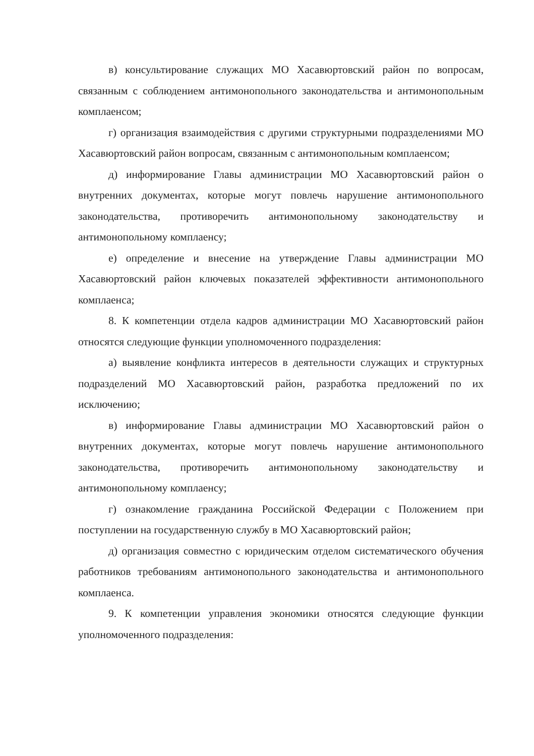в) консультирование служащих МО Хасавюртовский район по вопросам, связанным с соблюдением антимонопольного законодательства и антимонопольным комплаенсом;
г) организация взаимодействия с другими структурными подразделениями МО Хасавюртовский район вопросам, связанным с антимонопольным комплаенсом;
д) информирование Главы администрации МО Хасавюртовский район о внутренних документах, которые могут повлечь нарушение антимонопольного законодательства, противоречить антимонопольному законодательству и антимонопольному комплаенсу;
е) определение и внесение на утверждение Главы администрации МО Хасавюртовский район ключевых показателей эффективности антимонопольного комплаенса;
8. К компетенции отдела кадров администрации МО Хасавюртовский район относятся следующие функции уполномоченного подразделения:
а) выявление конфликта интересов в деятельности служащих и структурных подразделений МО Хасавюртовский район, разработка предложений по их исключению;
в) информирование Главы администрации МО Хасавюртовский район о внутренних документах, которые могут повлечь нарушение антимонопольного законодательства, противоречить антимонопольному законодательству и антимонопольному комплаенсу;
г) ознакомление гражданина Российской Федерации с Положением при поступлении на государственную службу в МО Хасавюртовский район;
д) организация совместно с юридическим отделом систематического обучения работников требованиям антимонопольного законодательства и антимонопольного комплаенса.
9. К компетенции управления экономики относятся следующие функции уполномоченного подразделения: